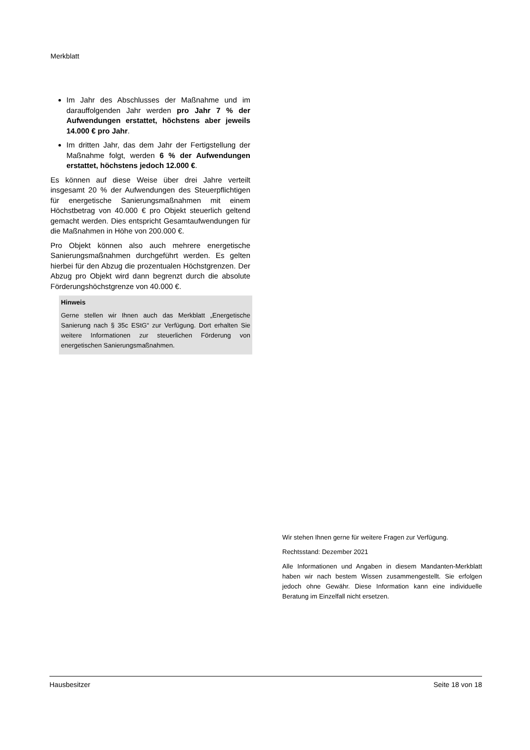Merkblatt
Im Jahr des Abschlusses der Maßnahme und im darauffolgenden Jahr werden pro Jahr 7 % der Aufwendungen erstattet, höchstens aber jeweils 14.000 € pro Jahr.
Im dritten Jahr, das dem Jahr der Fertigstellung der Maßnahme folgt, werden 6 % der Aufwendungen erstattet, höchstens jedoch 12.000 €.
Es können auf diese Weise über drei Jahre verteilt insgesamt 20 % der Aufwendungen des Steuerpflichtigen für energetische Sanierungsmaßnahmen mit einem Höchstbetrag von 40.000 € pro Objekt steuerlich geltend gemacht werden. Dies entspricht Gesamtaufwendungen für die Maßnahmen in Höhe von 200.000 €.
Pro Objekt können also auch mehrere energetische Sanierungsmaßnahmen durchgeführt werden. Es gelten hierbei für den Abzug die prozentualen Höchstgrenzen. Der Abzug pro Objekt wird dann begrenzt durch die absolute Förderungshöchstgrenze von 40.000 €.
Hinweis
Gerne stellen wir Ihnen auch das Merkblatt „Energetische Sanierung nach § 35c EStG“ zur Verfügung. Dort erhalten Sie weitere Informationen zur steuerlichen Förderung von energetischen Sanierungsmaßnahmen.
Wir stehen Ihnen gerne für weitere Fragen zur Verfügung.
Rechtsstand: Dezember 2021
Alle Informationen und Angaben in diesem Mandanten-Merkblatt haben wir nach bestem Wissen zusammengestellt. Sie erfolgen jedoch ohne Gewähr. Diese Information kann eine individuelle Beratung im Einzelfall nicht ersetzen.
Hausbesitzer Seite 18 von 18